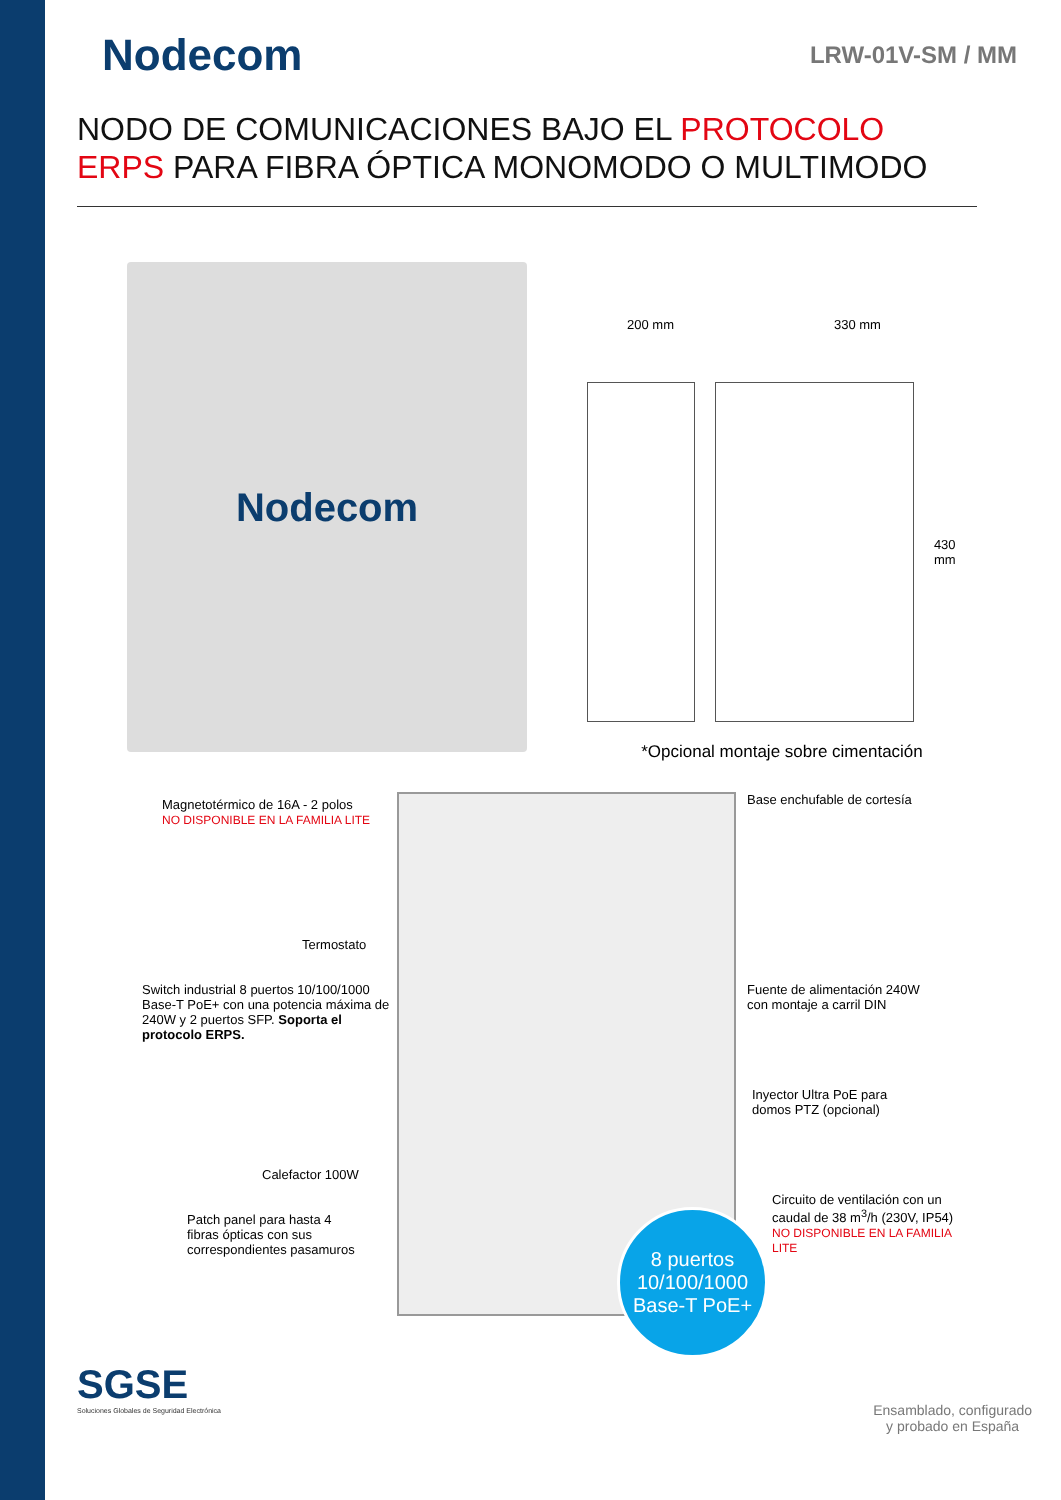Nodecom
LRW-01V-SM / MM
NODO DE COMUNICACIONES BAJO EL PROTOCOLO ERPS PARA FIBRA ÓPTICA MONOMODO O MULTIMODO
Nodecom
200 mm 330 mm
430 mm
*Opcional montaje sobre cimentación
Magnetotérmico de 16A - 2 polos
NO DISPONIBLE EN LA FAMILIA LITE
Base enchufable de cortesía
Termostato
Switch industrial 8 puertos 10/100/1000 Base-T PoE+ con una potencia máxima de 240W y 2 puertos SFP. Soporta el protocolo ERPS.
Fuente de alimentación 240W
con montaje a carril DIN
Inyector Ultra PoE para
domos PTZ (opcional)
Calefactor 100W
Patch panel para hasta 4
fibras ópticas con sus
correspondientes pasamuros
Circuito de ventilación con un
caudal de 38 m<sup>3</sup>/h (230V, IP54)
NO DISPONIBLE EN LA FAMILIA LITE
8 puertos
10/100/1000
Base-T PoE+
SGSE
Soluciones Globales de Seguridad Electrónica
Ensamblado, configurado
y probado en España